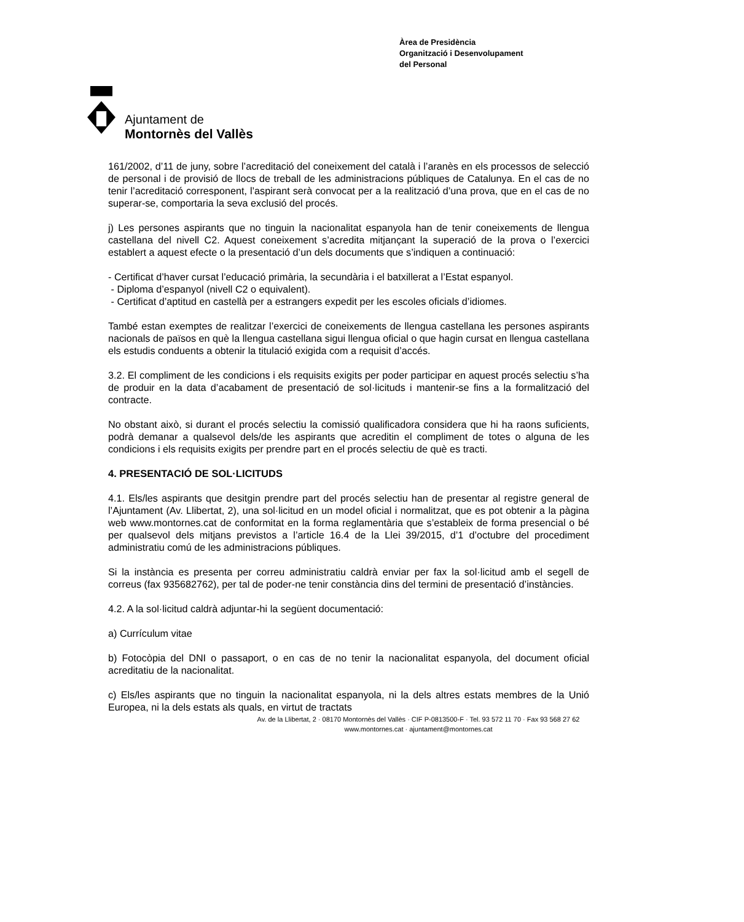Ajuntament de
Montornès del Vallès
Àrea de Presidència
Organització i Desenvolupament
del Personal
161/2002, d’11 de juny, sobre l’acreditació del coneixement del català i l’aranès en els processos de selecció de personal i de provisió de llocs de treball de les administracions públiques de Catalunya. En el cas de no tenir l’acreditació corresponent, l’aspirant serà convocat per a la realització d’una prova, que en el cas de no superar-se, comportaria la seva exclusió del procés.
j) Les persones aspirants que no tinguin la nacionalitat espanyola han de tenir coneixements de llengua castellana del nivell C2. Aquest coneixement s’acredita mitjançant la superació de la prova o l’exercici establert a aquest efecte o la presentació d’un dels documents que s’indiquen a continuació:
- Certificat d’haver cursat l’educació primària, la secundària i el batxillerat a l’Estat espanyol.
- Diploma d’espanyol (nivell C2 o equivalent).
- Certificat d’aptitud en castellà per a estrangers expedit per les escoles oficials d’idiomes.
També estan exemptes de realitzar l’exercici de coneixements de llengua castellana les persones aspirants nacionals de països en què la llengua castellana sigui llengua oficial o que hagin cursat en llengua castellana els estudis conduents a obtenir la titulació exigida com a requisit d’accés.
3.2. El compliment de les condicions i els requisits exigits per poder participar en aquest procés selectiu s’ha de produir en la data d’acabament de presentació de sol·licituds i mantenir-se fins a la formalització del contracte.
No obstant això, si durant el procés selectiu la comissió qualificadora considera que hi ha raons suficients, podrà demanar a qualsevol dels/de les aspirants que acreditin el compliment de totes o alguna de les condicions i els requisits exigits per prendre part en el procés selectiu de què es tracti.
4. PRESENTACIÓ DE SOL·LICITUDS
4.1. Els/les aspirants que desitgin prendre part del procés selectiu han de presentar al registre general de l’Ajuntament (Av. Llibertat, 2), una sol·licitud en un model oficial i normalitzat, que es pot obtenir a la pàgina web www.montornes.cat de conformitat en la forma reglamentària que s’estableix de forma presencial o bé per qualsevol dels mitjans previstos a l’article 16.4 de la Llei 39/2015, d’1 d’octubre del procediment administratiu comú de les administracions públiques.
Si la instància es presenta per correu administratiu caldrà enviar per fax la sol·licitud amb el segell de correus (fax 935682762), per tal de poder-ne tenir constància dins del termini de presentació d’instàncies.
4.2. A la sol·licitud caldrà adjuntar-hi la següent documentació:
a) Currículum vitae
b) Fotocòpia del DNI o passaport, o en cas de no tenir la nacionalitat espanyola, del document oficial acreditatiu de la nacionalitat.
c) Els/les aspirants que no tinguin la nacionalitat espanyola, ni la dels altres estats membres de la Unió Europea, ni la dels estats als quals, en virtut de tractats
Av. de la Llibertat, 2 · 08170 Montornès del Vallès · CIF P-0813500-F · Tel. 93 572 11 70 · Fax 93 568 27 62
www.montornes.cat · ajuntament@montornes.cat